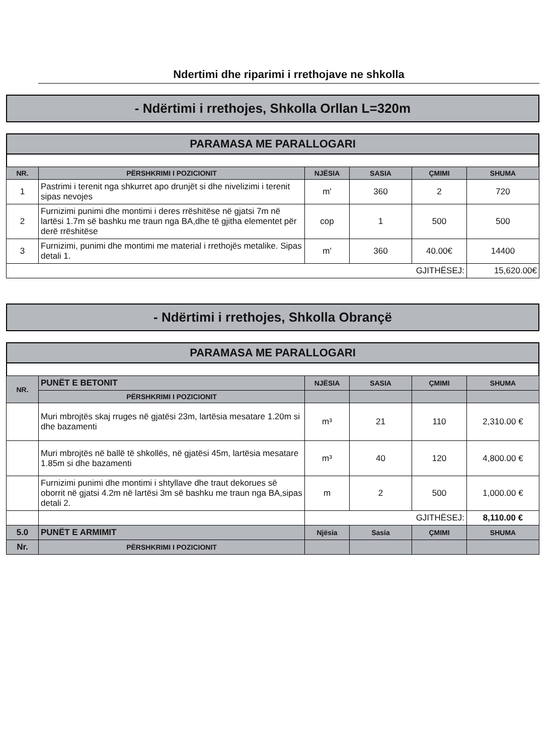Ndertimi dhe riparimi i rrethojave ne shkolla
- Ndërtimi i rrethojes, Shkolla Orllan L=320m
PARAMASA ME PARALLOGARI
| NR. | PËRSHKRIMI I POZICIONIT | NJËSIA | SASIA | ÇMIMI | SHUMA |
| --- | --- | --- | --- | --- | --- |
| 1 | Pastrimi i terenit nga shkurret apo drunjët si dhe nivelizimi i terenit sipas nevojes | m' | 360 | 2 | 720 |
| 2 | Furnizimi punimi dhe montimi i deres rrëshitëse në gjatsi 7m në lartësi 1.7m së bashku me traun nga BA,dhe të gjitha elementet për derë rrëshitëse | cop | 1 | 500 | 500 |
| 3 | Furnizimi, punimi dhe montimi me material i rrethojës metalike. Sipas detali 1. | m' | 360 | 40.00€ | 14400 |
| GJITHËSEJ: | | | | | 15,620.00€ |
- Ndërtimi i rrethojes, Shkolla Obrançë
PARAMASA ME PARALLOGARI
| NR. | PUNËT E BETONIT | NJËSIA | SASIA | ÇMIMI | SHUMA |
| --- | --- | --- | --- | --- | --- |
| | PËRSHKRIMI I POZICIONIT | | | | |
| | Muri mbrojtës skaj rruges në gjatësi 23m, lartësia mesatare 1.20m si dhe bazamenti | m³ | 21 | 110 | 2,310.00 € |
| | Muri mbrojtës në ballë të shkollës, në gjatësi 45m, lartësia mesatare 1.85m si dhe bazamenti | m³ | 40 | 120 | 4,800.00 € |
| | Furnizimi punimi dhe montimi i shtyllave dhe traut dekorues së oborrit në gjatsi 4.2m në lartësi 3m së bashku me traun nga BA,sipas detali 2. | m | 2 | 500 | 1,000.00 € |
| | | GJITHËSEJ: | | | 8,110.00 € |
| 5.0 | PUNËT E ARMIMIT | Njësia | Sasia | ÇMIMI | SHUMA |
| Nr. | PËRSHKRIMI I POZICIONIT | | | | |